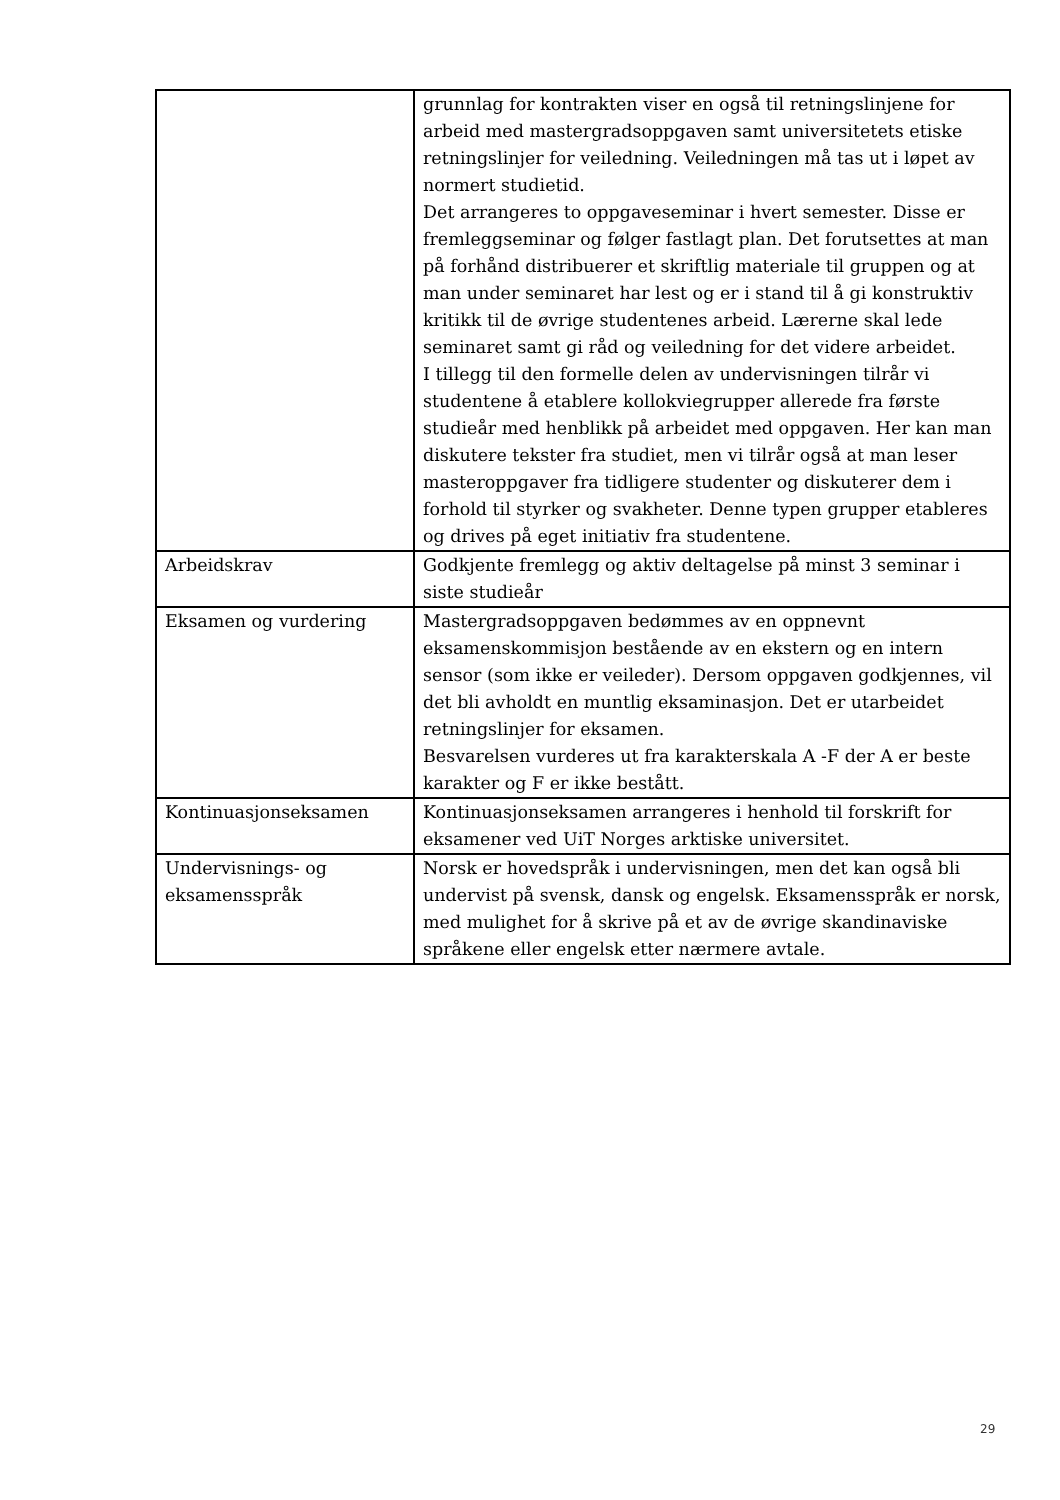| | grunnlag for kontrakten viser en også til retningslinjene for arbeid med mastergradsoppgaven samt universitetets etiske retningslinjer for veiledning. Veiledningen må tas ut i løpet av normert studietid. Det arrangeres to oppgaveseminar i hvert semester. Disse er fremleggseminar og følger fastlagt plan. Det forutsettes at man på forhånd distribuerer et skriftlig materiale til gruppen og at man under seminaret har lest og er i stand til å gi konstruktiv kritikk til de øvrige studentenes arbeid. Lærerne skal lede seminaret samt gi råd og veiledning for det videre arbeidet. I tillegg til den formelle delen av undervisningen tilrår vi studentene å etablere kollokviegrupper allerede fra første studieår med henblikk på arbeidet med oppgaven. Her kan man diskutere tekster fra studiet, men vi tilrår også at man leser masteroppgaver fra tidligere studenter og diskuterer dem i forhold til styrker og svakheter. Denne typen grupper etableres og drives på eget initiativ fra studentene. |
| Arbeidskrav | Godkjente fremlegg og aktiv deltagelse på minst 3 seminar i siste studieår |
| Eksamen og vurdering | Mastergradsoppgaven bedømmes av en oppnevnt eksamenskommisjon bestående av en ekstern og en intern sensor (som ikke er veileder). Dersom oppgaven godkjennes, vil det bli avholdt en muntlig eksaminasjon. Det er utarbeidet retningslinjer for eksamen. Besvarelsen vurderes ut fra karakterskala A -F der A er beste karakter og F er ikke bestått. |
| Kontinuasjonseksamen | Kontinuasjonseksamen arrangeres i henhold til forskrift for eksamener ved UiT Norges arktiske universitet. |
| Undervisnings- og eksamensspråk | Norsk er hovedspråk i undervisningen, men det kan også bli undervist på svensk, dansk og engelsk. Eksamensspråk er norsk, med mulighet for å skrive på et av de øvrige skandinaviske språkene eller engelsk etter nærmere avtale. |
29